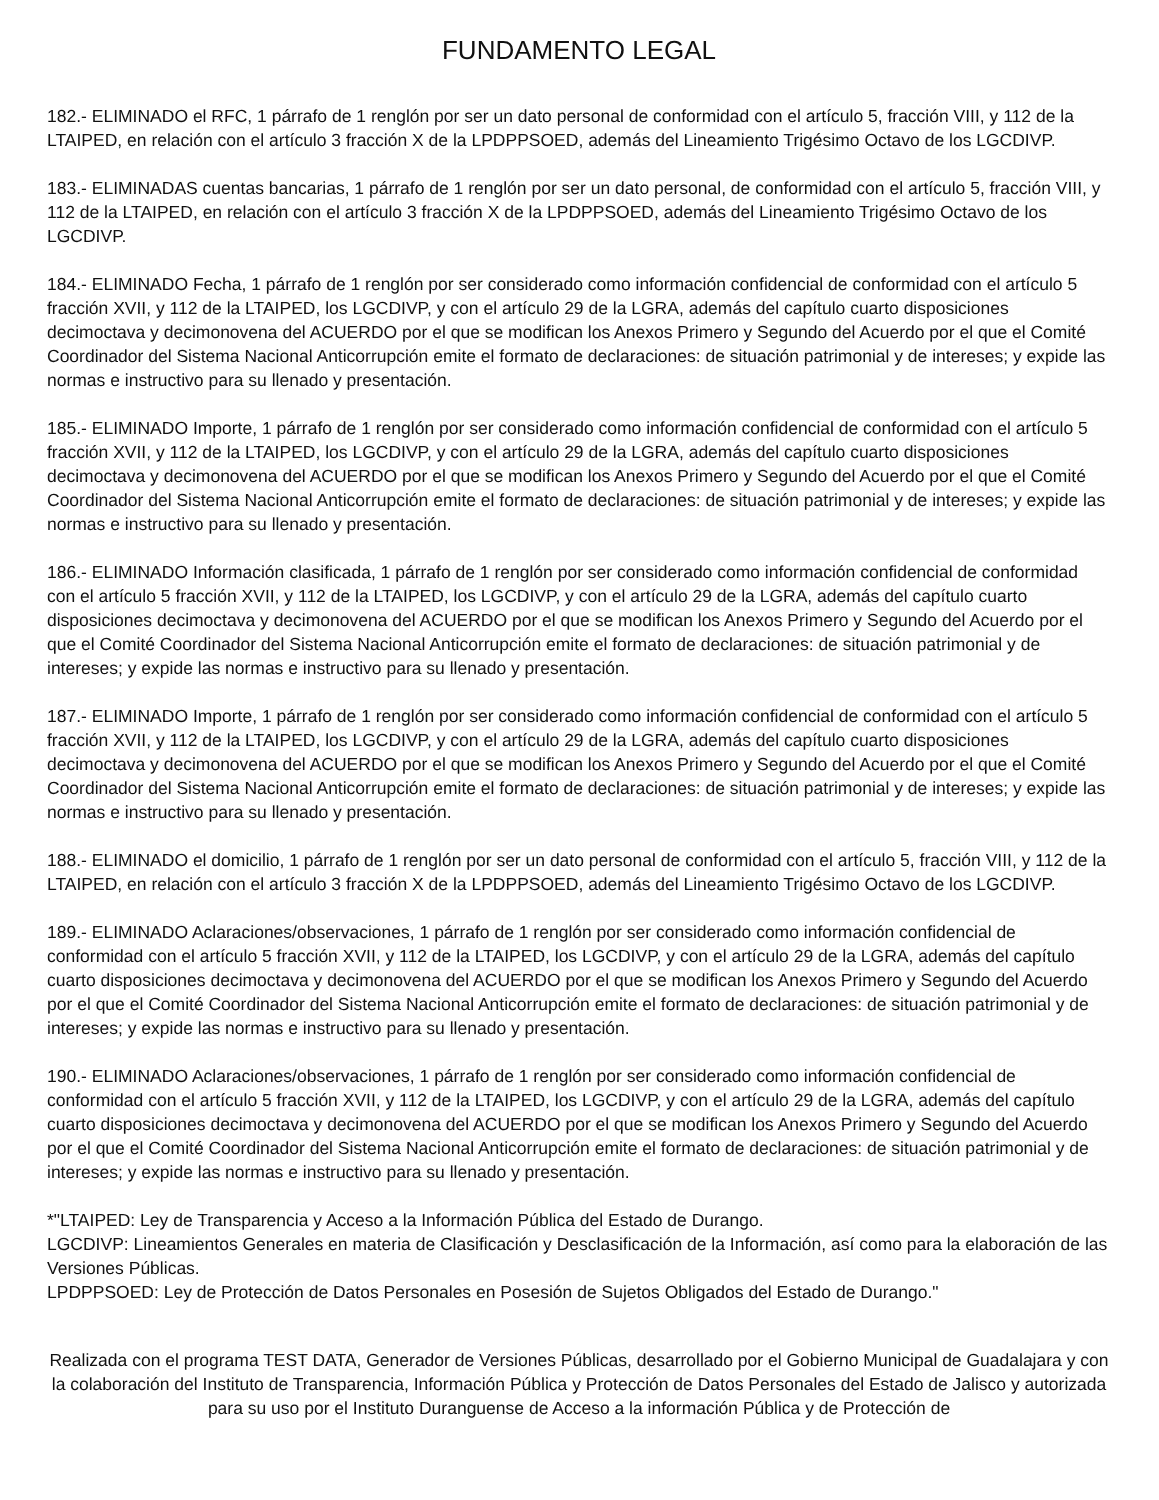FUNDAMENTO LEGAL
182.- ELIMINADO el RFC, 1 párrafo de 1 renglón por ser un dato personal de conformidad con el artículo 5, fracción VIII, y 112 de la LTAIPED, en relación con el artículo 3 fracción X de la LPDPPSOED, además del Lineamiento Trigésimo Octavo de los LGCDIVP.
183.- ELIMINADAS cuentas bancarias, 1 párrafo de 1 renglón por ser un dato personal, de conformidad con el artículo 5, fracción VIII, y 112 de la LTAIPED, en relación con el artículo 3 fracción X de la LPDPPSOED, además del Lineamiento Trigésimo Octavo de los LGCDIVP.
184.- ELIMINADO Fecha, 1 párrafo de 1 renglón por ser considerado como información confidencial de conformidad con el artículo 5 fracción XVII, y 112 de la LTAIPED, los LGCDIVP, y con el artículo 29 de la LGRA, además del capítulo cuarto disposiciones decimoctava y decimonovena del ACUERDO por el que se modifican los Anexos Primero y Segundo del Acuerdo por el que el Comité Coordinador del Sistema Nacional Anticorrupción emite el formato de declaraciones: de situación patrimonial y de intereses; y expide las normas e instructivo para su llenado y presentación.
185.- ELIMINADO Importe, 1 párrafo de 1 renglón por ser considerado como información confidencial de conformidad con el artículo 5 fracción XVII, y 112 de la LTAIPED, los LGCDIVP, y con el artículo 29 de la LGRA, además del capítulo cuarto disposiciones decimoctava y decimonovena del ACUERDO por el que se modifican los Anexos Primero y Segundo del Acuerdo por el que el Comité Coordinador del Sistema Nacional Anticorrupción emite el formato de declaraciones: de situación patrimonial y de intereses; y expide las normas e instructivo para su llenado y presentación.
186.- ELIMINADO Información clasificada, 1 párrafo de 1 renglón por ser considerado como información confidencial de conformidad con el artículo 5 fracción XVII, y 112 de la LTAIPED, los LGCDIVP, y con el artículo 29 de la LGRA, además del capítulo cuarto disposiciones decimoctava y decimonovena del ACUERDO por el que se modifican los Anexos Primero y Segundo del Acuerdo por el que el Comité Coordinador del Sistema Nacional Anticorrupción emite el formato de declaraciones: de situación patrimonial y de intereses; y expide las normas e instructivo para su llenado y presentación.
187.- ELIMINADO Importe, 1 párrafo de 1 renglón por ser considerado como información confidencial de conformidad con el artículo 5 fracción XVII, y 112 de la LTAIPED, los LGCDIVP, y con el artículo 29 de la LGRA, además del capítulo cuarto disposiciones decimoctava y decimonovena del ACUERDO por el que se modifican los Anexos Primero y Segundo del Acuerdo por el que el Comité Coordinador del Sistema Nacional Anticorrupción emite el formato de declaraciones: de situación patrimonial y de intereses; y expide las normas e instructivo para su llenado y presentación.
188.- ELIMINADO el domicilio, 1 párrafo de 1 renglón por ser un dato personal de conformidad con el artículo 5, fracción VIII, y 112 de la LTAIPED, en relación con el artículo 3 fracción X de la LPDPPSOED, además del Lineamiento Trigésimo Octavo de los LGCDIVP.
189.- ELIMINADO Aclaraciones/observaciones, 1 párrafo de 1 renglón por ser considerado como información confidencial de conformidad con el artículo 5 fracción XVII, y 112 de la LTAIPED, los LGCDIVP, y con el artículo 29 de la LGRA, además del capítulo cuarto disposiciones decimoctava y decimonovena del ACUERDO por el que se modifican los Anexos Primero y Segundo del Acuerdo por el que el Comité Coordinador del Sistema Nacional Anticorrupción emite el formato de declaraciones: de situación patrimonial y de intereses; y expide las normas e instructivo para su llenado y presentación.
190.- ELIMINADO Aclaraciones/observaciones, 1 párrafo de 1 renglón por ser considerado como información confidencial de conformidad con el artículo 5 fracción XVII, y 112 de la LTAIPED, los LGCDIVP, y con el artículo 29 de la LGRA, además del capítulo cuarto disposiciones decimoctava y decimonovena del ACUERDO por el que se modifican los Anexos Primero y Segundo del Acuerdo por el que el Comité Coordinador del Sistema Nacional Anticorrupción emite el formato de declaraciones: de situación patrimonial y de intereses; y expide las normas e instructivo para su llenado y presentación.
*"LTAIPED: Ley de Transparencia y Acceso a la Información Pública del Estado de Durango.
LGCDIVP: Lineamientos Generales en materia de Clasificación y Desclasificación de la Información, así como para la elaboración de las Versiones Públicas.
LPDPPSOED: Ley de Protección de Datos Personales en Posesión de Sujetos Obligados del Estado de Durango."
Realizada con el programa TEST DATA, Generador de Versiones Públicas, desarrollado por el Gobierno Municipal de Guadalajara y con la colaboración del Instituto de Transparencia, Información Pública y Protección de Datos Personales del Estado de Jalisco y autorizada para su uso por el Instituto Duranguense de Acceso a la información Pública y de Protección de